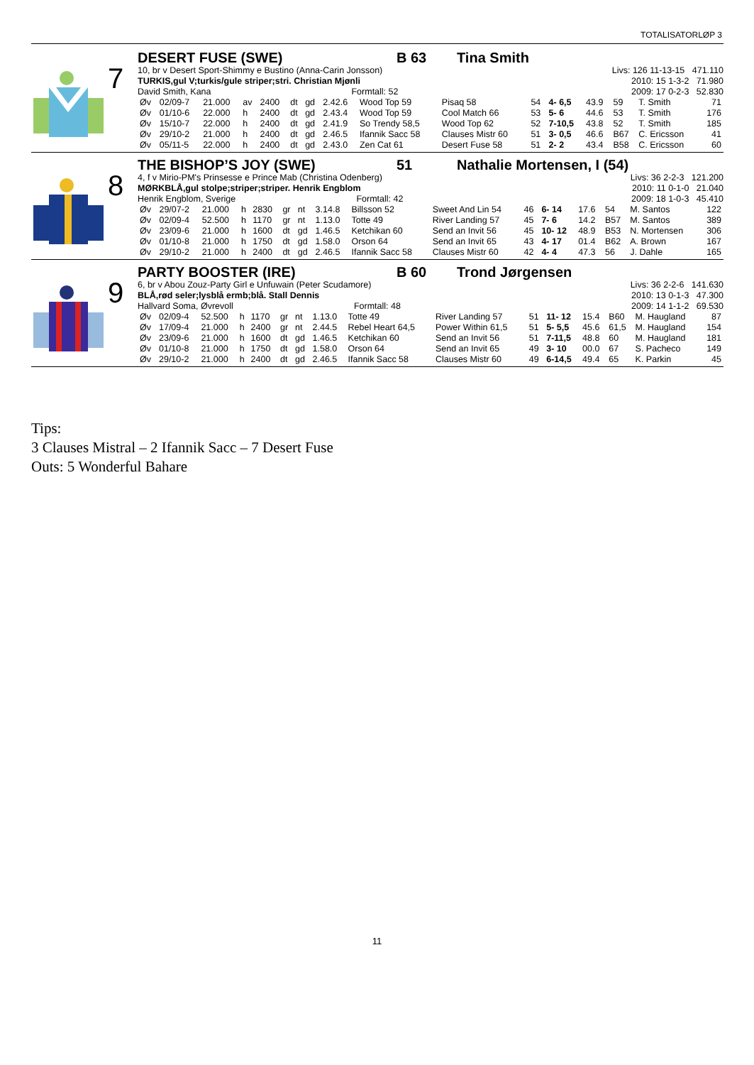TOTALISATORLØP 3
7
DESERT FUSE (SWE) B 63 Tina Smith
10, br v Desert Sport-Shimmy e Bustino (Anna-Carin Jonsson) Livs: 126 11-13-15 471.110
TURKIS,gul V;turkis/gule striper;stri. Christian Mjønli 2010: 15 1-3-2 71.980
David Smith, Kana Formtall: 52 2009: 17 0-2-3 52.830
| Øv | 02/09-7 | 21.000 | av | 2400 | dt | gd | 2.42.6 | Wood Top 59 | Pisaq 58 | 54 | 4- 6,5 | 43.9 | 59 | T. Smith | 71 |
| Øv | 01/10-6 | 22.000 | h | 2400 | dt | gd | 2.43.4 | Wood Top 59 | Cool Match 66 | 53 | 5- 6 | 44.6 | 53 | T. Smith | 176 |
| Øv | 15/10-7 | 22.000 | h | 2400 | dt | gd | 2.41.9 | So Trendy 58,5 | Wood Top 62 | 52 | 7-10,5 | 43.8 | 52 | T. Smith | 185 |
| Øv | 29/10-2 | 21.000 | h | 2400 | dt | gd | 2.46.5 | Ifannik Sacc 58 | Clauses Mistr 60 | 51 | 3- 0,5 | 46.6 | B67 | C. Ericsson | 41 |
| Øv | 05/11-5 | 22.000 | h | 2400 | dt | gd | 2.43.0 | Zen Cat 61 | Desert Fuse 58 | 51 | 2- 2 | 43.4 | B58 | C. Ericsson | 60 |
8
THE BISHOP’S JOY (SWE) 51 Nathalie Mortensen, I (54)
4, f v Mirio-PM's Prinsesse e Prince Mab (Christina Odenberg) Livs: 36 2-2-3 121.200
MØRKBLÅ,gul stolpe;striper;striper. Henrik Engblom 2010: 11 0-1-0 21.040
Henrik Engblom, Sverige Formtall: 42 2009: 18 1-0-3 45.410
| Øv | 29/07-2 | 21.000 | h | 2830 | gr | nt | 3.14.8 | Billsson 52 | Sweet And Lin 54 | 46 | 6- 14 | 17.6 | 54 | M. Santos | 122 |
| Øv | 02/09-4 | 52.500 | h | 1170 | gr | nt | 1.13.0 | Totte 49 | River Landing 57 | 45 | 7- 6 | 14.2 | B57 | M. Santos | 389 |
| Øv | 23/09-6 | 21.000 | h | 1600 | dt | gd | 1.46.5 | Ketchikan 60 | Send an Invit 56 | 45 | 10- 12 | 48.9 | B53 | N. Mortensen | 306 |
| Øv | 01/10-8 | 21.000 | h | 1750 | dt | gd | 1.58.0 | Orson 64 | Send an Invit 65 | 43 | 4- 17 | 01.4 | B62 | A. Brown | 167 |
| Øv | 29/10-2 | 21.000 | h | 2400 | dt | gd | 2.46.5 | Ifannik Sacc 58 | Clauses Mistr 60 | 42 | 4- 4 | 47.3 | 56 | J. Dahle | 165 |
9
PARTY BOOSTER (IRE) B 60 Trond Jørgensen
6, br v Abou Zouz-Party Girl e Unfuwain (Peter Scudamore) Livs: 36 2-2-6 141.630
BLÅ,rød seler;lysblå ermb;blå. Stall Dennis 2010: 13 0-1-3 47.300
Hallvard Soma, Øvrevoll Formtall: 48 2009: 14 1-1-2 69.530
| Øv | 02/09-4 | 52.500 | h | 1170 | gr | nt | 1.13.0 | Totte 49 | River Landing 57 | 51 | 11- 12 | 15.4 | B60 | M. Haugland | 87 |
| Øv | 17/09-4 | 21.000 | h | 2400 | gr | nt | 2.44.5 | Rebel Heart 64,5 | Power Within 61,5 | 51 | 5- 5,5 | 45.6 | 61,5 | M. Haugland | 154 |
| Øv | 23/09-6 | 21.000 | h | 1600 | dt | gd | 1.46.5 | Ketchikan 60 | Send an Invit 56 | 51 | 7-11,5 | 48.8 | 60 | M. Haugland | 181 |
| Øv | 01/10-8 | 21.000 | h | 1750 | dt | gd | 1.58.0 | Orson 64 | Send an Invit 65 | 49 | 3- 10 | 00.0 | 67 | S. Pacheco | 149 |
| Øv | 29/10-2 | 21.000 | h | 2400 | dt | gd | 2.46.5 | Ifannik Sacc 58 | Clauses Mistr 60 | 49 | 6-14,5 | 49.4 | 65 | K. Parkin | 45 |
Tips:
3 Clauses Mistral – 2 Ifannik Sacc – 7 Desert Fuse
Outs: 5 Wonderful Bahare
11